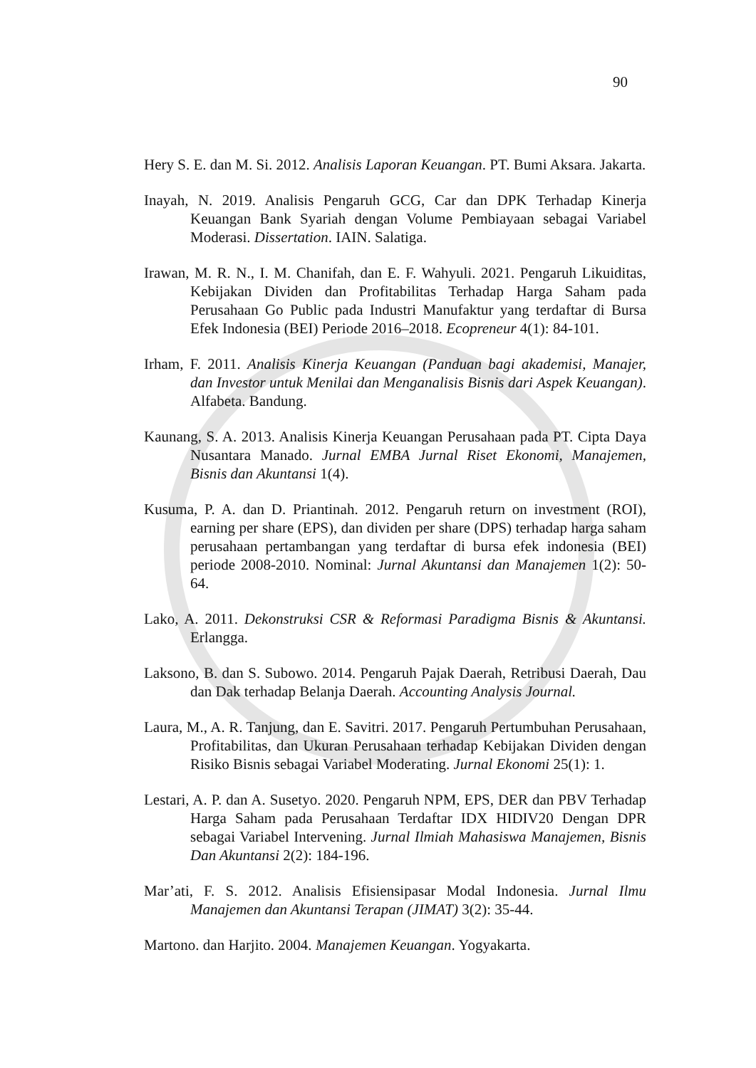90
Hery S. E. dan M. Si. 2012. Analisis Laporan Keuangan. PT. Bumi Aksara. Jakarta.
Inayah, N. 2019. Analisis Pengaruh GCG, Car dan DPK Terhadap Kinerja Keuangan Bank Syariah dengan Volume Pembiayaan sebagai Variabel Moderasi. Dissertation. IAIN. Salatiga.
Irawan, M. R. N., I. M. Chanifah, dan E. F. Wahyuli. 2021. Pengaruh Likuiditas, Kebijakan Dividen dan Profitabilitas Terhadap Harga Saham pada Perusahaan Go Public pada Industri Manufaktur yang terdaftar di Bursa Efek Indonesia (BEI) Periode 2016–2018. Ecopreneur 4(1): 84-101.
Irham, F. 2011. Analisis Kinerja Keuangan (Panduan bagi akademisi, Manajer, dan Investor untuk Menilai dan Menganalisis Bisnis dari Aspek Keuangan). Alfabeta. Bandung.
Kaunang, S. A. 2013. Analisis Kinerja Keuangan Perusahaan pada PT. Cipta Daya Nusantara Manado. Jurnal EMBA Jurnal Riset Ekonomi, Manajemen, Bisnis dan Akuntansi 1(4).
Kusuma, P. A. dan D. Priantinah. 2012. Pengaruh return on investment (ROI), earning per share (EPS), dan dividen per share (DPS) terhadap harga saham perusahaan pertambangan yang terdaftar di bursa efek indonesia (BEI) periode 2008-2010. Nominal: Jurnal Akuntansi dan Manajemen 1(2): 50-64.
Lako, A. 2011. Dekonstruksi CSR & Reformasi Paradigma Bisnis & Akuntansi. Erlangga.
Laksono, B. dan S. Subowo. 2014. Pengaruh Pajak Daerah, Retribusi Daerah, Dau dan Dak terhadap Belanja Daerah. Accounting Analysis Journal.
Laura, M., A. R. Tanjung, dan E. Savitri. 2017. Pengaruh Pertumbuhan Perusahaan, Profitabilitas, dan Ukuran Perusahaan terhadap Kebijakan Dividen dengan Risiko Bisnis sebagai Variabel Moderating. Jurnal Ekonomi 25(1): 1.
Lestari, A. P. dan A. Susetyo. 2020. Pengaruh NPM, EPS, DER dan PBV Terhadap Harga Saham pada Perusahaan Terdaftar IDX HIDIV20 Dengan DPR sebagai Variabel Intervening. Jurnal Ilmiah Mahasiswa Manajemen, Bisnis Dan Akuntansi 2(2): 184-196.
Mar’ati, F. S. 2012. Analisis Efisiensipasar Modal Indonesia. Jurnal Ilmu Manajemen dan Akuntansi Terapan (JIMAT) 3(2): 35-44.
Martono. dan Harjito. 2004. Manajemen Keuangan. Yogyakarta.